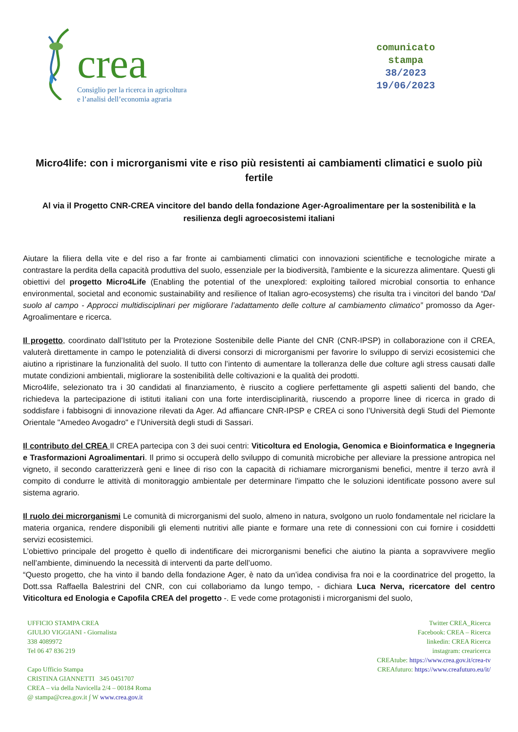crea
Consiglio per la ricerca in agricoltura
e l’analisi dell’economia agraria
comunicato
stampa
38/2023
19/06/2023
Micro4life: con i microrganismi vite e riso più resistenti ai cambiamenti climatici e suolo più fertile
Al via il Progetto CNR-CREA vincitore del bando della fondazione Ager-Agroalimentare per la sostenibilità e la resilienza degli agroecosistemi italiani
Aiutare la filiera della vite e del riso a far fronte ai cambiamenti climatici con innovazioni scientifiche e tecnologiche mirate a contrastare la perdita della capacità produttiva del suolo, essenziale per la biodiversità, l'ambiente e la sicurezza alimentare. Questi gli obiettivi del progetto Micro4Life (Enabling the potential of the unexplored: exploiting tailored microbial consortia to enhance environmental, societal and economic sustainability and resilience of Italian agro-ecosystems) che risulta tra i vincitori del bando “Dal suolo al campo - Approcci multidisciplinari per migliorare l’adattamento delle colture al cambiamento climatico” promosso da Ager-Agroalimentare e ricerca.
Il progetto, coordinato dall’Istituto per la Protezione Sostenibile delle Piante del CNR (CNR-IPSP) in collaborazione con il CREA, valuterà direttamente in campo le potenzialità di diversi consorzi di microrganismi per favorire lo sviluppo di servizi ecosistemici che aiutino a ripristinare la funzionalità del suolo. Il tutto con l’intento di aumentare la tolleranza delle due colture agli stress causati dalle mutate condizioni ambientali, migliorare la sostenibilità delle coltivazioni e la qualità dei prodotti.
Micro4life, selezionato tra i 30 candidati al finanziamento, è riuscito a cogliere perfettamente gli aspetti salienti del bando, che richiedeva la partecipazione di istituti italiani con una forte interdisciplinarità, riuscendo a proporre linee di ricerca in grado di soddisfare i fabbisogni di innovazione rilevati da Ager. Ad affiancare CNR-IPSP e CREA ci sono l’Università degli Studi del Piemonte Orientale "Amedeo Avogadro" e l’Università degli studi di Sassari.
Il contributo del CREA Il CREA partecipa con 3 dei suoi centri: Viticoltura ed Enologia, Genomica e Bioinformatica e Ingegneria e Trasformazioni Agroalimentari. Il primo si occuperà dello sviluppo di comunità microbiche per alleviare la pressione antropica nel vigneto, il secondo caratterizzerà geni e linee di riso con la capacità di richiamare microrganismi benefici, mentre il terzo avrà il compito di condurre le attività di monitoraggio ambientale per determinare l'impatto che le soluzioni identificate possono avere sul sistema agrario.
Il ruolo dei microrganismi Le comunità di microrganismi del suolo, almeno in natura, svolgono un ruolo fondamentale nel riciclare la materia organica, rendere disponibili gli elementi nutritivi alle piante e formare una rete di connessioni con cui fornire i cosiddetti servizi ecosistemici.
L’obiettivo principale del progetto è quello di indentificare dei microrganismi benefici che aiutino la pianta a sopravvivere meglio nell’ambiente, diminuendo la necessità di interventi da parte dell’uomo.
“Questo progetto, che ha vinto il bando della fondazione Ager, è nato da un’idea condivisa fra noi e la coordinatrice del progetto, la Dott.ssa Raffaella Balestrini del CNR, con cui collaboriamo da lungo tempo, - dichiara Luca Nerva, ricercatore del centro Viticoltura ed Enologia e Capofila CREA del progetto -. E vede come protagonisti i microrganismi del suolo,
UFFICIO STAMPA CREA
GIULIO VIGGIANI - Giornalista
338 4089972
Tel 06 47 836 219
Capo Ufficio Stampa
CRISTINA GIANNETTI 345 0451707
CREA – via della Navicella 2/4 – 00184 Roma
@ stampa@crea.gov.it ∫ W www.crea.gov.it
Twitter CREA_Ricerca
Facebook: CREA – Ricerca
linkedin: CREA Ricerca
instagram: crearicerca
CREAtube: https://www.crea.gov.it/crea-tv
CREAfuturo: https://www.creafuturo.eu/it/